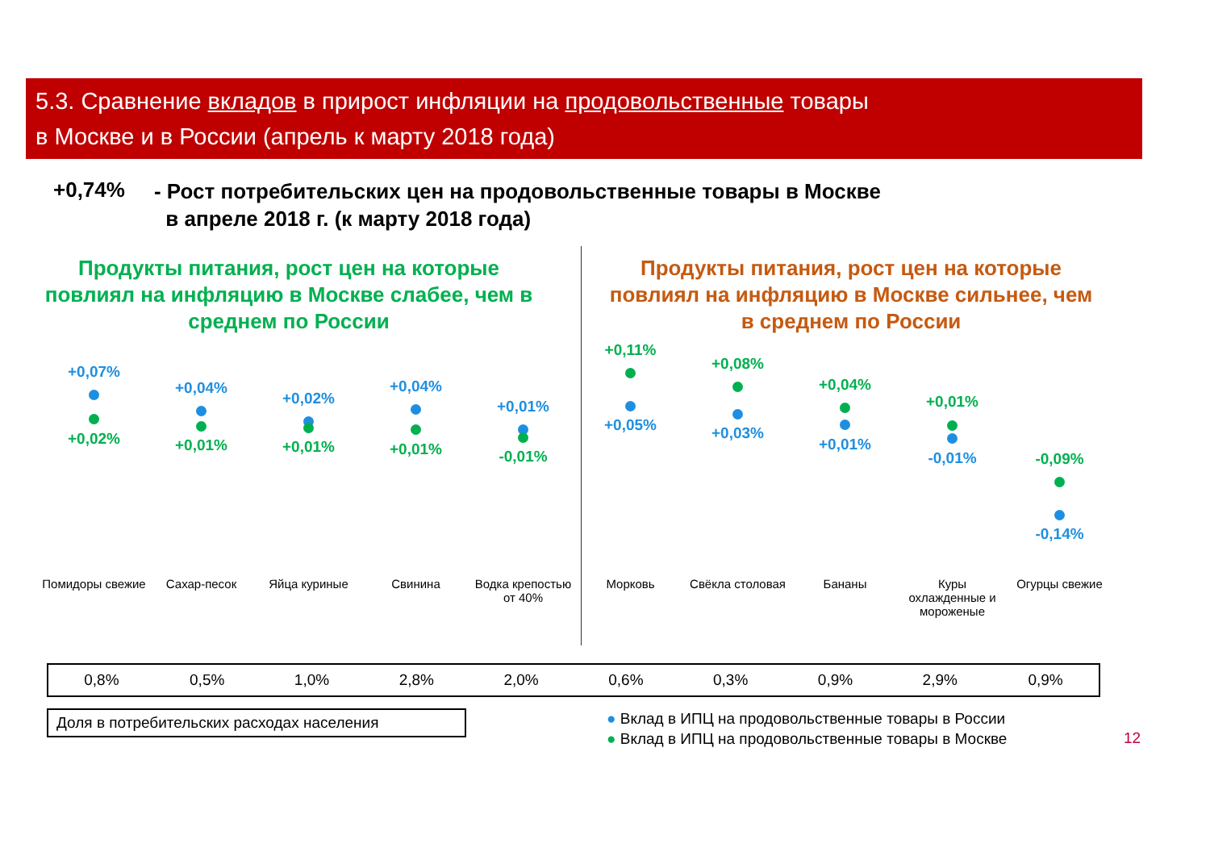5.3. Сравнение вкладов в прирост инфляции на продовольственные товары
в Москве и в России (апрель к марту 2018 года)
+0,74% - Рост потребительских цен на продовольственные товары в Москве
в апреле 2018 г. (к марту 2018 года)
Продукты питания, рост цен на которые повлиял на инфляцию в Москве слабее, чем в среднем по России
Продукты питания, рост цен на которые повлиял на инфляцию в Москве сильнее, чем в среднем по России
+0,07%
+0,02%
+0,04%
+0,01%
+0,02%
+0,01%
+0,04%
+0,01%
+0,01%
-0,01%
+0,11%
+0,05%
+0,08%
+0,03%
+0,04%
+0,01%
+0,01%
-0,01%
-0,09%
-0,14%
Помидоры свежие Сахар-песок Яйца куриные Свинина Водка крепостью от 40% Морковь Свёкла столовая Бананы Куры охлажденные и мороженые Огурцы свежие
| 0,8% | 0,5% | 1,0% | 2,8% | 2,0% | 0,6% | 0,3% | 0,9% | 2,9% | 0,9% |
Доля в потребительских расходах населения
● Вклад в ИПЦ на продовольственные товары в России
● Вклад в ИПЦ на продовольственные товары в Москве
12